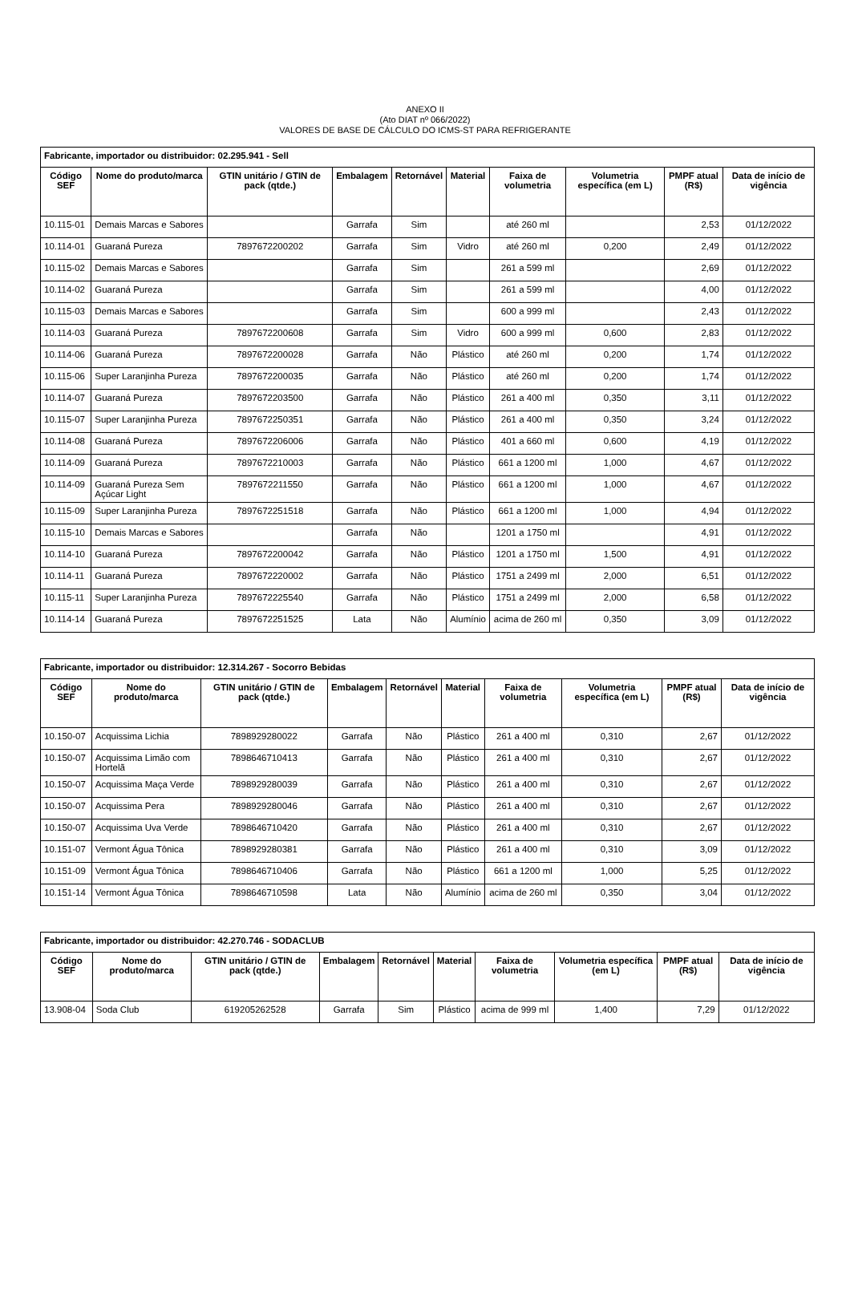ANEXO II
(Ato DIAT nº 066/2022)
VALORES DE BASE DE CÁLCULO DO ICMS-ST PARA REFRIGERANTE
| Fabricante, importador ou distribuidor: 02.295.941 - Sell | | | | | | | | | |
| --- | --- | --- | --- | --- | --- | --- | --- | --- | --- |
| Código SEF | Nome do produto/marca | GTIN unitário / GTIN de pack (qtde.) | Embalagem | Retornável | Material | Faixa de volumetria | Volumetria específica (em L) | PMPF atual (R$) | Data de início de vigência |
| 10.115-01 | Demais Marcas e Sabores | | Garrafa | Sim | | até 260 ml | | 2,53 | 01/12/2022 |
| 10.114-01 | Guaraná Pureza | 7897672200202 | Garrafa | Sim | Vidro | até 260 ml | 0,200 | 2,49 | 01/12/2022 |
| 10.115-02 | Demais Marcas e Sabores | | Garrafa | Sim | | 261 a 599 ml | | 2,69 | 01/12/2022 |
| 10.114-02 | Guaraná Pureza | | Garrafa | Sim | | 261 a 599 ml | | 4,00 | 01/12/2022 |
| 10.115-03 | Demais Marcas e Sabores | | Garrafa | Sim | | 600 a 999 ml | | 2,43 | 01/12/2022 |
| 10.114-03 | Guaraná Pureza | 7897672200608 | Garrafa | Sim | Vidro | 600 a 999 ml | 0,600 | 2,83 | 01/12/2022 |
| 10.114-06 | Guaraná Pureza | 7897672200028 | Garrafa | Não | Plástico | até 260 ml | 0,200 | 1,74 | 01/12/2022 |
| 10.115-06 | Super Laranjinha Pureza | 7897672200035 | Garrafa | Não | Plástico | até 260 ml | 0,200 | 1,74 | 01/12/2022 |
| 10.114-07 | Guaraná Pureza | 7897672203500 | Garrafa | Não | Plástico | 261 a 400 ml | 0,350 | 3,11 | 01/12/2022 |
| 10.115-07 | Super Laranjinha Pureza | 7897672250351 | Garrafa | Não | Plástico | 261 a 400 ml | 0,350 | 3,24 | 01/12/2022 |
| 10.114-08 | Guaraná Pureza | 7897672206006 | Garrafa | Não | Plástico | 401 a 660 ml | 0,600 | 4,19 | 01/12/2022 |
| 10.114-09 | Guaraná Pureza | 7897672210003 | Garrafa | Não | Plástico | 661 a 1200 ml | 1,000 | 4,67 | 01/12/2022 |
| 10.114-09 | Guaraná Pureza Sem Açúcar Light | 7897672211550 | Garrafa | Não | Plástico | 661 a 1200 ml | 1,000 | 4,67 | 01/12/2022 |
| 10.115-09 | Super Laranjinha Pureza | 7897672251518 | Garrafa | Não | Plástico | 661 a 1200 ml | 1,000 | 4,94 | 01/12/2022 |
| 10.115-10 | Demais Marcas e Sabores | | Garrafa | Não | | 1201 a 1750 ml | | 4,91 | 01/12/2022 |
| 10.114-10 | Guaraná Pureza | 7897672200042 | Garrafa | Não | Plástico | 1201 a 1750 ml | 1,500 | 4,91 | 01/12/2022 |
| 10.114-11 | Guaraná Pureza | 7897672220002 | Garrafa | Não | Plástico | 1751 a 2499 ml | 2,000 | 6,51 | 01/12/2022 |
| 10.115-11 | Super Laranjinha Pureza | 7897672225540 | Garrafa | Não | Plástico | 1751 a 2499 ml | 2,000 | 6,58 | 01/12/2022 |
| 10.114-14 | Guaraná Pureza | 7897672251525 | Lata | Não | Alumínio | acima de 260 ml | 0,350 | 3,09 | 01/12/2022 |
| Fabricante, importador ou distribuidor: 12.314.267 - Socorro Bebidas | | | | | | | | | |
| --- | --- | --- | --- | --- | --- | --- | --- | --- | --- |
| Código SEF | Nome do produto/marca | GTIN unitário / GTIN de pack (qtde.) | Embalagem | Retornável | Material | Faixa de volumetria | Volumetria específica (em L) | PMPF atual (R$) | Data de início de vigência |
| 10.150-07 | Acquissima Lichia | 7898929280022 | Garrafa | Não | Plástico | 261 a 400 ml | 0,310 | 2,67 | 01/12/2022 |
| 10.150-07 | Acquissima Limão com Hortelã | 7898646710413 | Garrafa | Não | Plástico | 261 a 400 ml | 0,310 | 2,67 | 01/12/2022 |
| 10.150-07 | Acquissima Maça Verde | 7898929280039 | Garrafa | Não | Plástico | 261 a 400 ml | 0,310 | 2,67 | 01/12/2022 |
| 10.150-07 | Acquissima Pera | 7898929280046 | Garrafa | Não | Plástico | 261 a 400 ml | 0,310 | 2,67 | 01/12/2022 |
| 10.150-07 | Acquissima Uva Verde | 7898646710420 | Garrafa | Não | Plástico | 261 a 400 ml | 0,310 | 2,67 | 01/12/2022 |
| 10.151-07 | Vermont Água Tônica | 7898929280381 | Garrafa | Não | Plástico | 261 a 400 ml | 0,310 | 3,09 | 01/12/2022 |
| 10.151-09 | Vermont Água Tônica | 7898646710406 | Garrafa | Não | Plástico | 661 a 1200 ml | 1,000 | 5,25 | 01/12/2022 |
| 10.151-14 | Vermont Água Tônica | 7898646710598 | Lata | Não | Alumínio | acima de 260 ml | 0,350 | 3,04 | 01/12/2022 |
| Fabricante, importador ou distribuidor: 42.270.746 - SODACLUB | | | | | | | | | |
| --- | --- | --- | --- | --- | --- | --- | --- | --- | --- |
| Código SEF | Nome do produto/marca | GTIN unitário / GTIN de pack (qtde.) | Embalagem | Retornável | Material | Faixa de volumetria | Volumetria específica (em L) | PMPF atual (R$) | Data de início de vigência |
| 13.908-04 | Soda Club | 619205262528 | Garrafa | Sim | Plástico | acima de 999 ml | 1,400 | 7,29 | 01/12/2022 |